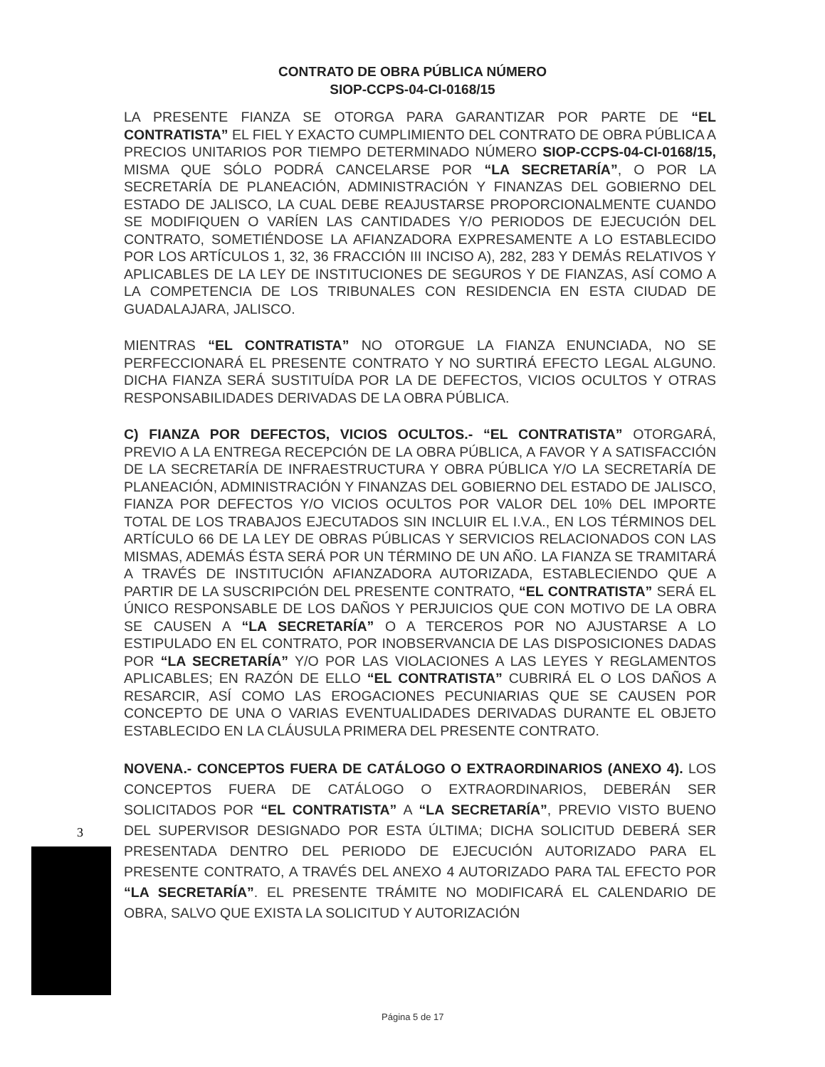CONTRATO DE OBRA PÚBLICA NÚMERO
SIOP-CCPS-04-CI-0168/15
LA PRESENTE FIANZA SE OTORGA PARA GARANTIZAR POR PARTE DE “EL CONTRATISTA” EL FIEL Y EXACTO CUMPLIMIENTO DEL CONTRATO DE OBRA PÚBLICA A PRECIOS UNITARIOS POR TIEMPO DETERMINADO NÚMERO SIOP-CCPS-04-CI-0168/15, MISMA QUE SÓLO PODRÁ CANCELARSE POR “LA SECRETARÍA”, O POR LA SECRETARÍA DE PLANEACIÓN, ADMINISTRACIÓN Y FINANZAS DEL GOBIERNO DEL ESTADO DE JALISCO, LA CUAL DEBE REAJUSTARSE PROPORCIONALMENTE CUANDO SE MODIFIQUEN O VARÍEN LAS CANTIDADES Y/O PERIODOS DE EJECUCIÓN DEL CONTRATO, SOMETIÉNDOSE LA AFIANZADORA EXPRESAMENTE A LO ESTABLECIDO POR LOS ARTÍCULOS 1, 32, 36 FRACCIÓN III INCISO A), 282, 283 Y DEMÁS RELATIVOS Y APLICABLES DE LA LEY DE INSTITUCIONES DE SEGUROS Y DE FIANZAS, ASÍ COMO A LA COMPETENCIA DE LOS TRIBUNALES CON RESIDENCIA EN ESTA CIUDAD DE GUADALAJARA, JALISCO.
MIENTRAS “EL CONTRATISTA” NO OTORGUE LA FIANZA ENUNCIADA, NO SE PERFECCIONARÁ EL PRESENTE CONTRATO Y NO SURTIRÁ EFECTO LEGAL ALGUNO. DICHA FIANZA SERÁ SUSTITUÍDA POR LA DE DEFECTOS, VICIOS OCULTOS Y OTRAS RESPONSABILIDADES DERIVADAS DE LA OBRA PÚBLICA.
C) FIANZA POR DEFECTOS, VICIOS OCULTOS.- “EL CONTRATISTA” OTORGARÁ, PREVIO A LA ENTREGA RECEPCIÓN DE LA OBRA PÚBLICA, A FAVOR Y A SATISFACCIÓN DE LA SECRETARÍA DE INFRAESTRUCTURA Y OBRA PÚBLICA Y/O LA SECRETARÍA DE PLANEACIÓN, ADMINISTRACIÓN Y FINANZAS DEL GOBIERNO DEL ESTADO DE JALISCO, FIANZA POR DEFECTOS Y/O VICIOS OCULTOS POR VALOR DEL 10% DEL IMPORTE TOTAL DE LOS TRABAJOS EJECUTADOS SIN INCLUIR EL I.V.A., EN LOS TÉRMINOS DEL ARTÍCULO 66 DE LA LEY DE OBRAS PÚBLICAS Y SERVICIOS RELACIONADOS CON LAS MISMAS, ADEMÁS ÉSTA SERÁ POR UN TÉRMINO DE UN AÑO. LA FIANZA SE TRAMITARÁ A TRAVÉS DE INSTITUCIÓN AFIANZADORA AUTORIZADA, ESTABLECIENDO QUE A PARTIR DE LA SUSCRIPCIÓN DEL PRESENTE CONTRATO, “EL CONTRATISTA” SERÁ EL ÚNICO RESPONSABLE DE LOS DAÑOS Y PERJUICIOS QUE CON MOTIVO DE LA OBRA SE CAUSEN A “LA SECRETARÍA” O A TERCEROS POR NO AJUSTARSE A LO ESTIPULADO EN EL CONTRATO, POR INOBSERVANCIA DE LAS DISPOSICIONES DADAS POR “LA SECRETARÍA” Y/O POR LAS VIOLACIONES A LAS LEYES Y REGLAMENTOS APLICABLES; EN RAZÓN DE ELLO “EL CONTRATISTA” CUBRIRÁ EL O LOS DAÑOS A RESARCIR, ASÍ COMO LAS EROGACIONES PECUNIARIAS QUE SE CAUSEN POR CONCEPTO DE UNA O VARIAS EVENTUALIDADES DERIVADAS DURANTE EL OBJETO ESTABLECIDO EN LA CLÁUSULA PRIMERA DEL PRESENTE CONTRATO.
NOVENA.- CONCEPTOS FUERA DE CATÁLOGO O EXTRAORDINARIOS (ANEXO 4). LOS CONCEPTOS FUERA DE CATÁLOGO O EXTRAORDINARIOS, DEBERÁN SER SOLICITADOS POR “EL CONTRATISTA” A “LA SECRETARÍA”, PREVIO VISTO BUENO DEL SUPERVISOR DESIGNADO POR ESTA ÚLTIMA; DICHA SOLICITUD DEBERÁ SER PRESENTADA DENTRO DEL PERIODO DE EJECUCIÓN AUTORIZADO PARA EL PRESENTE CONTRATO, A TRAVÉS DEL ANEXO 4 AUTORIZADO PARA TAL EFECTO POR “LA SECRETARÍA”. EL PRESENTE TRÁMITE NO MODIFICARÁ EL CALENDARIO DE OBRA, SALVO QUE EXISTA LA SOLICITUD Y AUTORIZACIÓN
3
Página 5 de 17